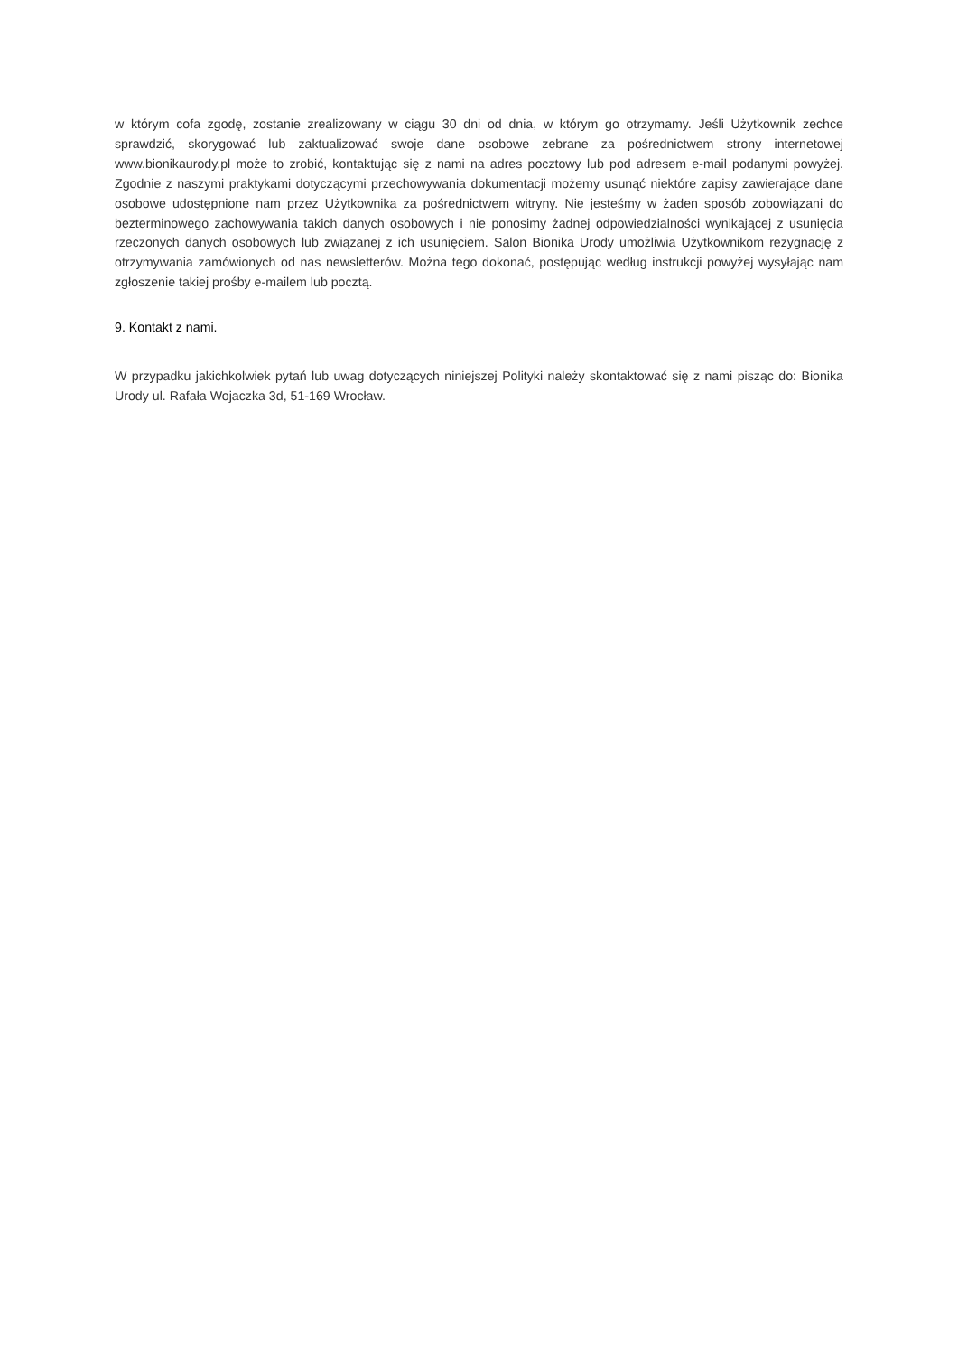w którym cofa zgodę, zostanie zrealizowany w ciągu 30 dni od dnia, w którym go otrzymamy. Jeśli Użytkownik zechce sprawdzić, skorygować lub zaktualizować swoje dane osobowe zebrane za pośrednictwem strony internetowej www.bionikaurody.pl może to zrobić, kontaktując się z nami na adres pocztowy lub pod adresem e-mail podanymi powyżej. Zgodnie z naszymi praktykami dotyczącymi przechowywania dokumentacji możemy usunąć niektóre zapisy zawierające dane osobowe udostępnione nam przez Użytkownika za pośrednictwem witryny. Nie jesteśmy w żaden sposób zobowiązani do bezterminowego zachowywania takich danych osobowych i nie ponosimy żadnej odpowiedzialności wynikającej z usunięcia rzeczonych danych osobowych lub związanej z ich usunięciem. Salon Bionika Urody umożliwia Użytkownikom rezygnację z otrzymywania zamówionych od nas newsletterów. Można tego dokonać, postępując według instrukcji powyżej wysyłając nam zgłoszenie takiej prośby e-mailem lub pocztą.
9. Kontakt z nami.
W przypadku jakichkolwiek pytań lub uwag dotyczących niniejszej Polityki należy skontaktować się z nami pisząc do: Bionika Urody ul. Rafała Wojaczka 3d, 51-169 Wrocław.